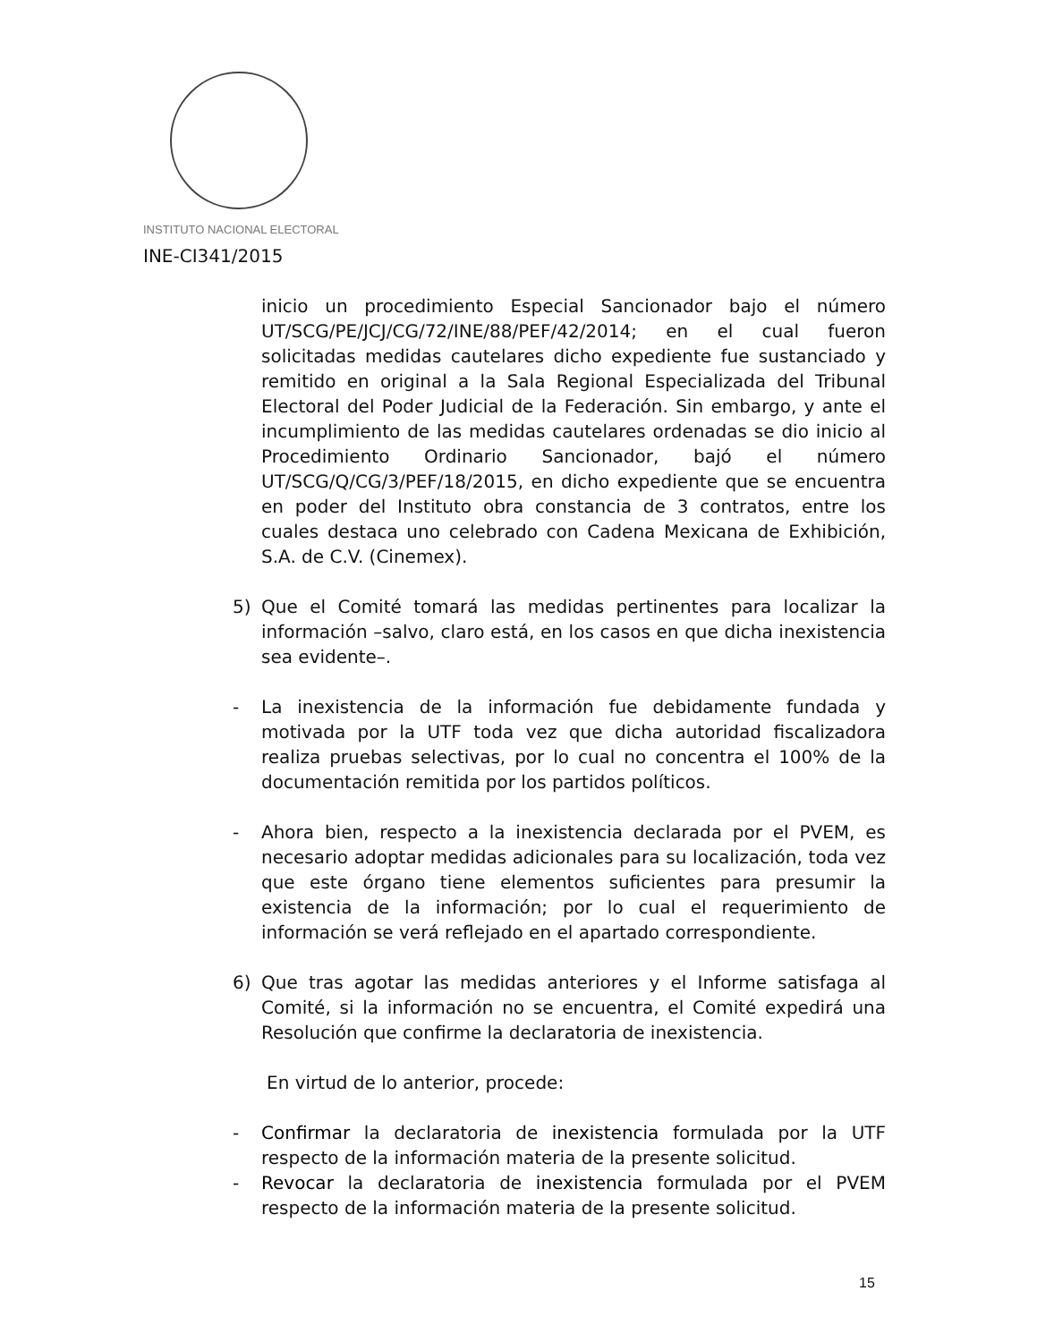INSTITUTO NACIONAL ELECTORAL
INE-CI341/2015
inicio un procedimiento Especial Sancionador bajo el número UT/SCG/PE/JCJ/CG/72/INE/88/PEF/42/2014; en el cual fueron solicitadas medidas cautelares dicho expediente fue sustanciado y remitido en original a la Sala Regional Especializada del Tribunal Electoral del Poder Judicial de la Federación. Sin embargo, y ante el incumplimiento de las medidas cautelares ordenadas se dio inicio al Procedimiento Ordinario Sancionador, bajó el número UT/SCG/Q/CG/3/PEF/18/2015, en dicho expediente que se encuentra en poder del Instituto obra constancia de 3 contratos, entre los cuales destaca uno celebrado con Cadena Mexicana de Exhibición, S.A. de C.V. (Cinemex).
5) Que el Comité tomará las medidas pertinentes para localizar la información –salvo, claro está, en los casos en que dicha inexistencia sea evidente–.
- La inexistencia de la información fue debidamente fundada y motivada por la UTF toda vez que dicha autoridad fiscalizadora realiza pruebas selectivas, por lo cual no concentra el 100% de la documentación remitida por los partidos políticos.
- Ahora bien, respecto a la inexistencia declarada por el PVEM, es necesario adoptar medidas adicionales para su localización, toda vez que este órgano tiene elementos suficientes para presumir la existencia de la información; por lo cual el requerimiento de información se verá reflejado en el apartado correspondiente.
6) Que tras agotar las medidas anteriores y el Informe satisfaga al Comité, si la información no se encuentra, el Comité expedirá una Resolución que confirme la declaratoria de inexistencia.
En virtud de lo anterior, procede:
- Confirmar la declaratoria de inexistencia formulada por la UTF respecto de la información materia de la presente solicitud.
- Revocar la declaratoria de inexistencia formulada por el PVEM respecto de la información materia de la presente solicitud.
15